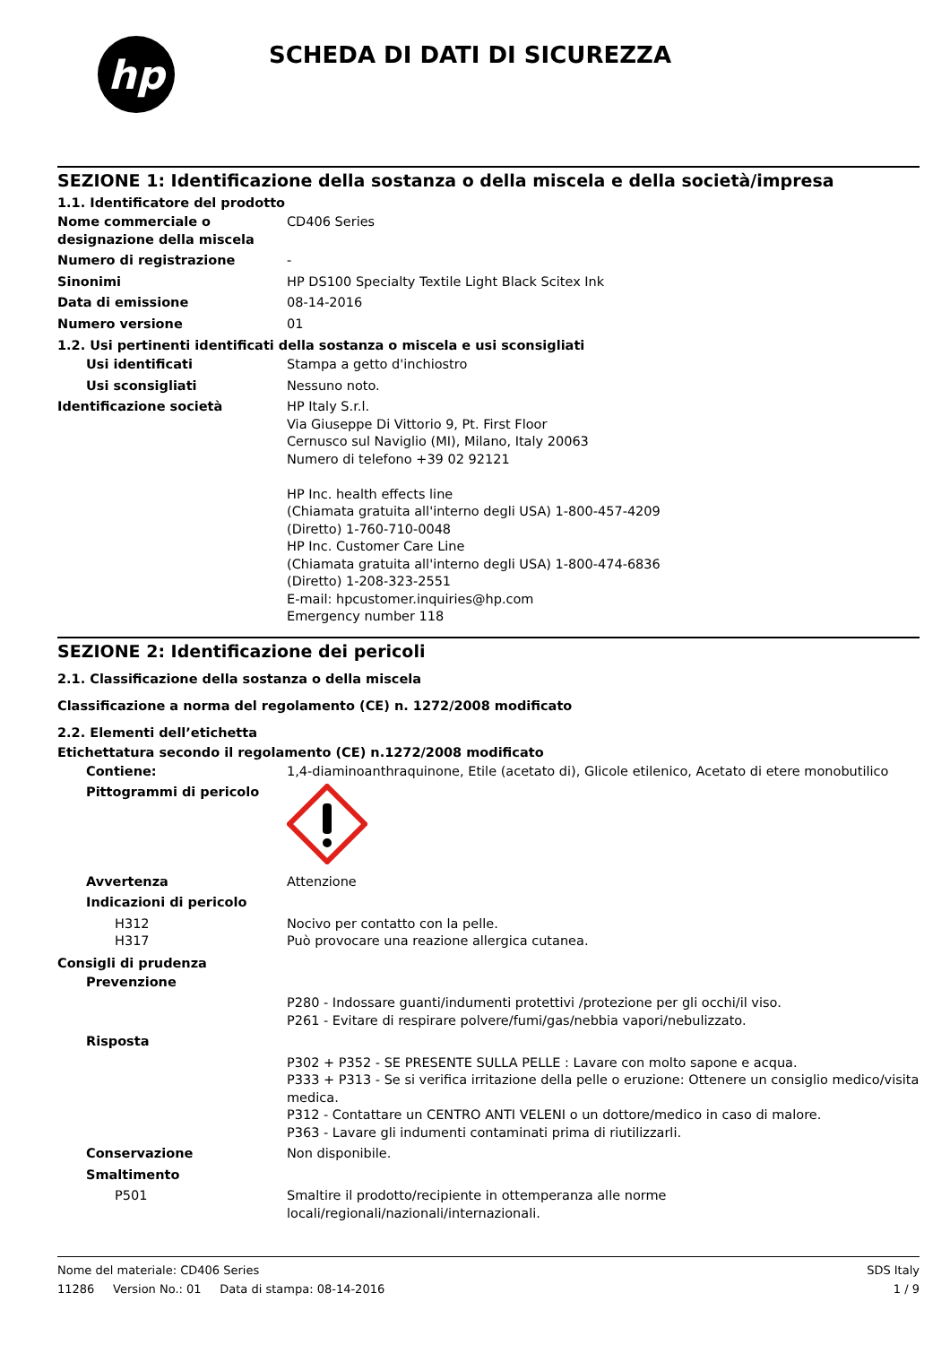hp
SCHEDA DI DATI DI SICUREZZA
SEZIONE 1: Identificazione della sostanza o della miscela e della società/impresa
1.1. Identificatore del prodotto
Nome commerciale o designazione della miscela
CD406 Series
Numero di registrazione -
Sinonimi HP DS100 Specialty Textile Light Black Scitex Ink
Data di emissione 08-14-2016
Numero versione 01
1.2. Usi pertinenti identificati della sostanza o miscela e usi sconsigliati
Usi identificati Stampa a getto d'inchiostro
Usi sconsigliati Nessuno noto.
Identificazione società HP Italy S.r.l.
Via Giuseppe Di Vittorio 9, Pt. First Floor
Cernusco sul Naviglio (MI), Milano, Italy 20063
Numero di telefono +39 02 92121
HP Inc. health effects line
(Chiamata gratuita all'interno degli USA) 1-800-457-4209
(Diretto) 1-760-710-0048
HP Inc. Customer Care Line
(Chiamata gratuita all'interno degli USA) 1-800-474-6836
(Diretto) 1-208-323-2551
E-mail: hpcustomer.inquiries@hp.com
Emergency number 118
SEZIONE 2: Identificazione dei pericoli
2.1. Classificazione della sostanza o della miscela
Classificazione a norma del regolamento (CE) n. 1272/2008 modificato
2.2. Elementi dell’etichetta
Etichettatura secondo il regolamento (CE) n.1272/2008 modificato
Contiene: 1,4-diaminoanthraquinone, Etile (acetato di), Glicole etilenico, Acetato di etere monobutilico
Pittogrammi di pericolo
Avvertenza Attenzione
Indicazioni di pericolo
H312
H317
Nocivo per contatto con la pelle.
Può provocare una reazione allergica cutanea.
Consigli di prudenza
Prevenzione
P280 - Indossare guanti/indumenti protettivi /protezione per gli occhi/il viso.
P261 - Evitare di respirare polvere/fumi/gas/nebbia vapori/nebulizzato.
Risposta
P302 + P352 - SE PRESENTE SULLA PELLE : Lavare con molto sapone e acqua.
P333 + P313 - Se si verifica irritazione della pelle o eruzione: Ottenere un consiglio medico/visita medica.
P312 - Contattare un CENTRO ANTI VELENI o un dottore/medico in caso di malore.
P363 - Lavare gli indumenti contaminati prima di riutilizzarli.
Conservazione Non disponibile.
Smaltimento
P501 Smaltire il prodotto/recipiente in ottemperanza alle norme locali/regionali/nazionali/internazionali.
Nome del materiale: CD406 Series
11286 Version No.: 01 Data di stampa: 08-14-2016
SDS Italy
1 / 9